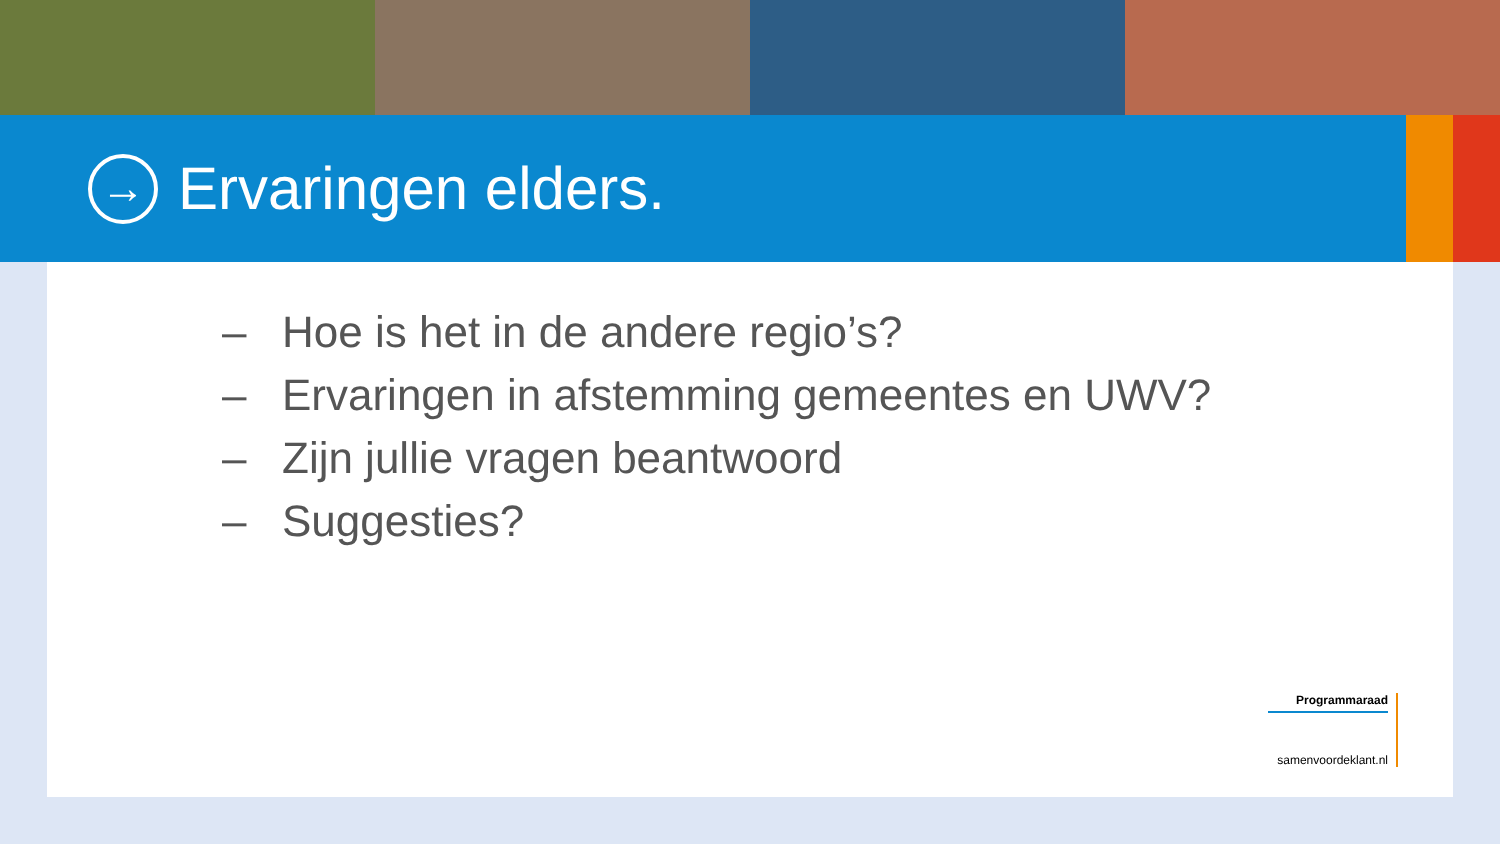→
Ervaringen elders.
– Hoe is het in de andere regio’s?
– Ervaringen in afstemming gemeentes en UWV?
– Zijn jullie vragen beantwoord
– Suggesties?
Programmaraad
samenvoordeklant.nl